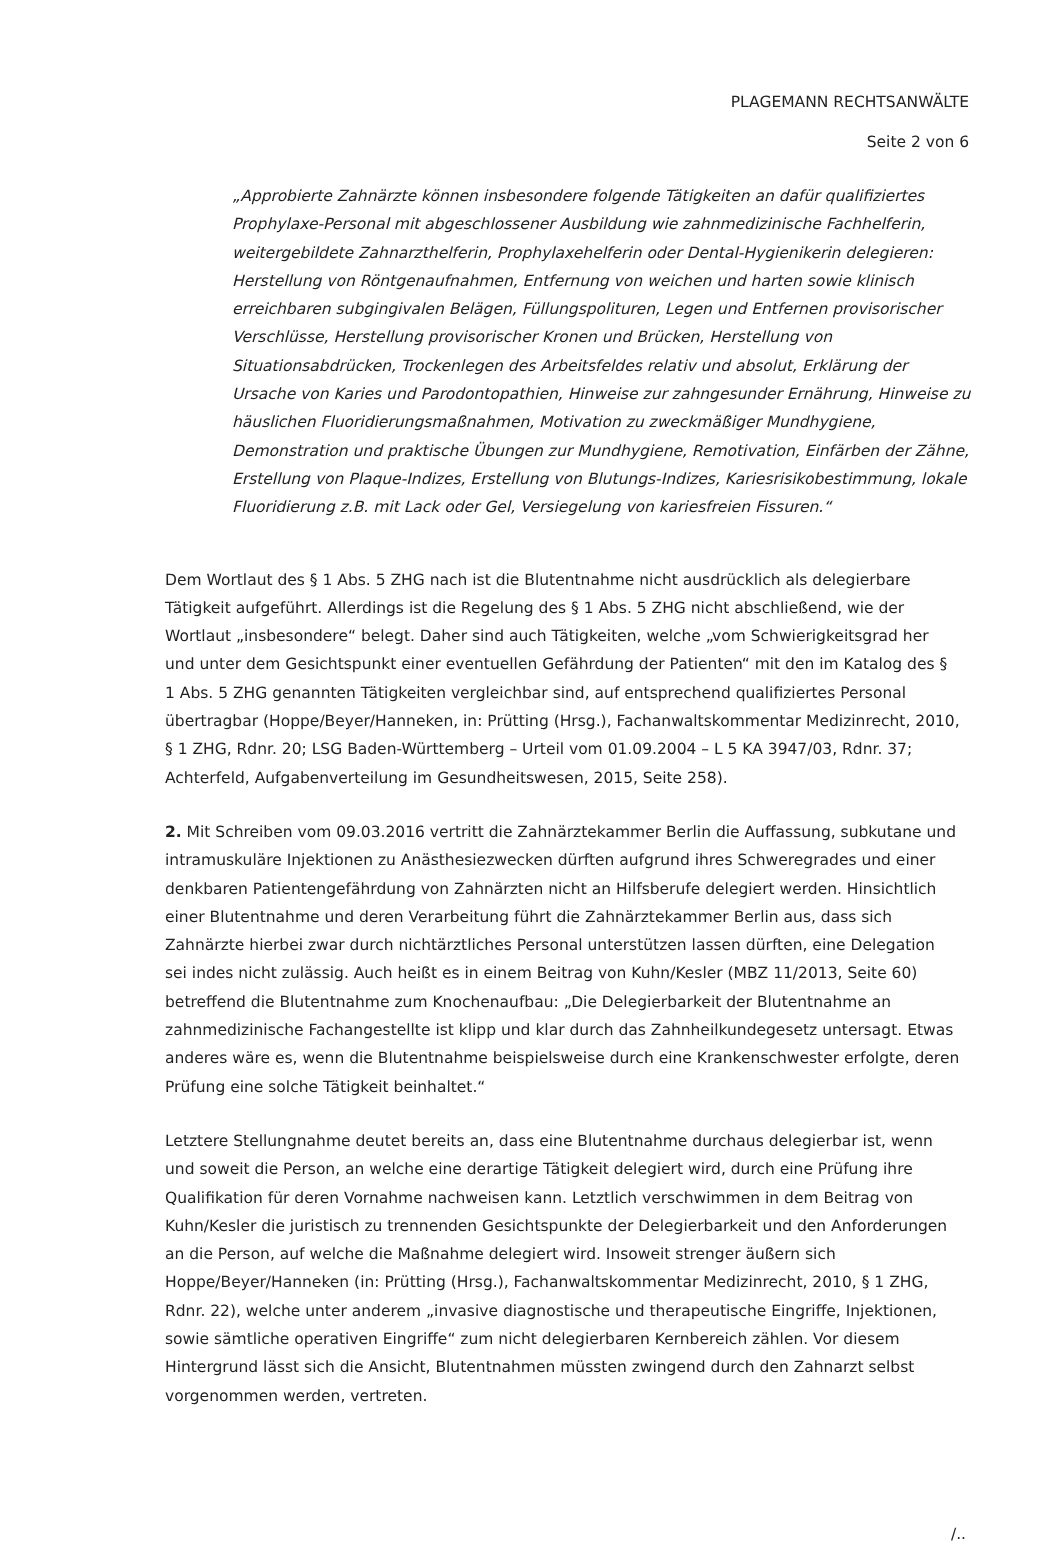PLAGEMANN RECHTSANWÄLTE
Seite 2 von 6
„Approbierte Zahnärzte können insbesondere folgende Tätigkeiten an dafür qualifiziertes Prophylaxe-Personal mit abgeschlossener Ausbildung wie zahnmedizinische Fachhelferin, weitergebildete Zahnarzthelferin, Prophylaxehelferin oder Dental-Hygienikerin delegieren: Herstellung von Röntgenaufnahmen, Entfernung von weichen und harten sowie klinisch erreichbaren subgingivalen Belägen, Füllungspolituren, Legen und Entfernen provisorischer Verschlüsse, Herstellung provisorischer Kronen und Brücken, Herstellung von Situationsabdrücken, Trockenlegen des Arbeitsfeldes relativ und absolut, Erklärung der Ursache von Karies und Parodontopathien, Hinweise zur zahngesunder Ernährung, Hinweise zu häuslichen Fluoridierungsmaßnahmen, Motivation zu zweckmäßiger Mundhygiene, Demonstration und praktische Übungen zur Mundhygiene, Remotivation, Einfärben der Zähne, Erstellung von Plaque-Indizes, Erstellung von Blutungs-Indizes, Kariesrisikobestimmung, lokale Fluoridierung z.B. mit Lack oder Gel, Versiegelung von kariesfreien Fissuren.“
Dem Wortlaut des § 1 Abs. 5 ZHG nach ist die Blutentnahme nicht ausdrücklich als delegierbare Tätigkeit aufgeführt. Allerdings ist die Regelung des § 1 Abs. 5 ZHG nicht abschließend, wie der Wortlaut „insbesondere“ belegt. Daher sind auch Tätigkeiten, welche „vom Schwierigkeitsgrad her und unter dem Gesichtspunkt einer eventuellen Gefährdung der Patienten“ mit den im Katalog des § 1 Abs. 5 ZHG genannten Tätigkeiten vergleichbar sind, auf entsprechend qualifiziertes Personal übertragbar (Hoppe/Beyer/Hanneken, in: Prütting (Hrsg.), Fachanwaltskommentar Medizinrecht, 2010, § 1 ZHG, Rdnr. 20; LSG Baden-Württemberg – Urteil vom 01.09.2004 – L 5 KA 3947/03, Rdnr. 37; Achterfeld, Aufgabenverteilung im Gesundheitswesen, 2015, Seite 258).
2. Mit Schreiben vom 09.03.2016 vertritt die Zahnärztekammer Berlin die Auffassung, subkutane und intramuskuläre Injektionen zu Anästhesiezwecken dürften aufgrund ihres Schweregrades und einer denkbaren Patientengefährdung von Zahnärzten nicht an Hilfsberufe delegiert werden. Hinsichtlich einer Blutentnahme und deren Verarbeitung führt die Zahnärztekammer Berlin aus, dass sich Zahnärzte hierbei zwar durch nichtärztliches Personal unterstützen lassen dürften, eine Delegation sei indes nicht zulässig. Auch heißt es in einem Beitrag von Kuhn/Kesler (MBZ 11/2013, Seite 60) betreffend die Blutentnahme zum Knochenaufbau: „Die Delegierbarkeit der Blutentnahme an zahnmedizinische Fachangestellte ist klipp und klar durch das Zahnheilkundegesetz untersagt. Etwas anderes wäre es, wenn die Blutentnahme beispielsweise durch eine Krankenschwester erfolgte, deren Prüfung eine solche Tätigkeit beinhaltet.“
Letztere Stellungnahme deutet bereits an, dass eine Blutentnahme durchaus delegierbar ist, wenn und soweit die Person, an welche eine derartige Tätigkeit delegiert wird, durch eine Prüfung ihre Qualifikation für deren Vornahme nachweisen kann. Letztlich verschwimmen in dem Beitrag von Kuhn/Kesler die juristisch zu trennenden Gesichtspunkte der Delegierbarkeit und den Anforderungen an die Person, auf welche die Maßnahme delegiert wird. Insoweit strenger äußern sich Hoppe/Beyer/Hanneken (in: Prütting (Hrsg.), Fachanwaltskommentar Medizinrecht, 2010, § 1 ZHG, Rdnr. 22), welche unter anderem „invasive diagnostische und therapeutische Eingriffe, Injektionen, sowie sämtliche operativen Eingriffe“ zum nicht delegierbaren Kernbereich zählen. Vor diesem Hintergrund lässt sich die Ansicht, Blutentnahmen müssten zwingend durch den Zahnarzt selbst vorgenommen werden, vertreten.
/..